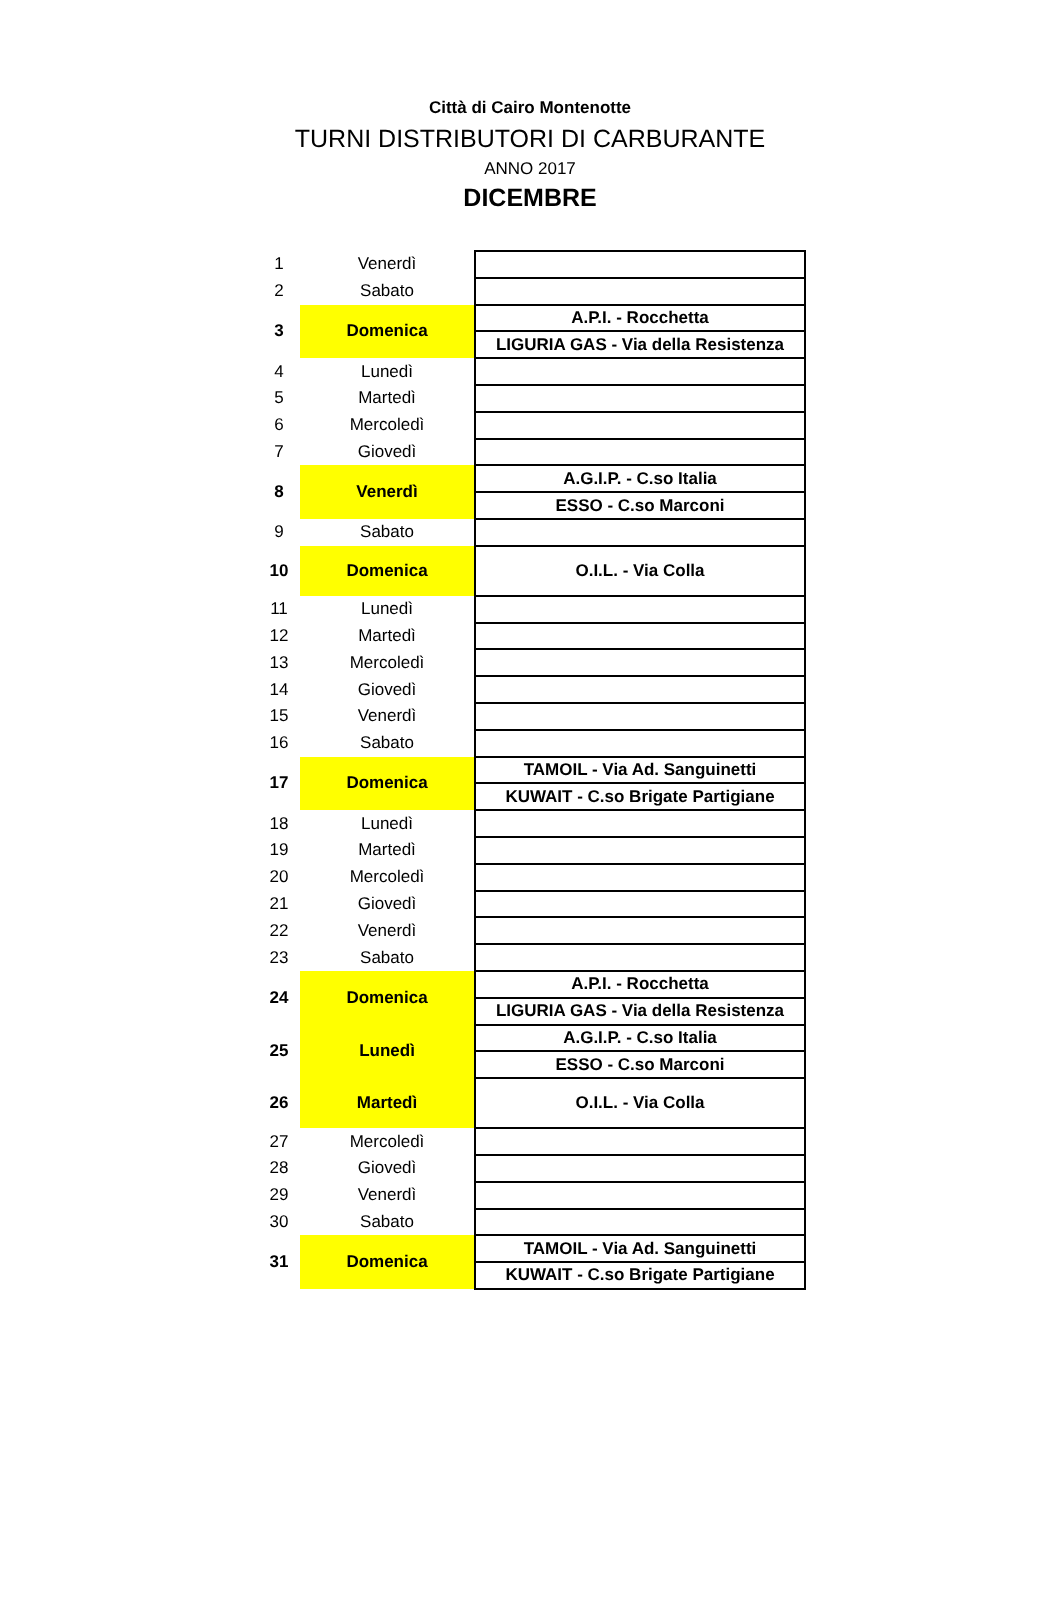Città di Cairo Montenotte
TURNI DISTRIBUTORI DI CARBURANTE
ANNO 2017
DICEMBRE
| 1 | Venerdì | |
| 2 | Sabato | |
| 3 | Domenica | A.P.I. - Rocchetta |
| | | LIGURIA GAS - Via della Resistenza |
| 4 | Lunedì | |
| 5 | Martedì | |
| 6 | Mercoledì | |
| 7 | Giovedì | |
| 8 | Venerdì | A.G.I.P. - C.so Italia |
| | | ESSO - C.so Marconi |
| 9 | Sabato | |
| 10 | Domenica | O.I.L. - Via Colla |
| 11 | Lunedì | |
| 12 | Martedì | |
| 13 | Mercoledì | |
| 14 | Giovedì | |
| 15 | Venerdì | |
| 16 | Sabato | |
| 17 | Domenica | TAMOIL - Via Ad. Sanguinetti |
| | | KUWAIT - C.so Brigate Partigiane |
| 18 | Lunedì | |
| 19 | Martedì | |
| 20 | Mercoledì | |
| 21 | Giovedì | |
| 22 | Venerdì | |
| 23 | Sabato | |
| 24 | Domenica | A.P.I. - Rocchetta |
| | | LIGURIA GAS - Via della Resistenza |
| 25 | Lunedì | A.G.I.P. - C.so Italia |
| | | ESSO - C.so Marconi |
| 26 | Martedì | O.I.L. - Via Colla |
| 27 | Mercoledì | |
| 28 | Giovedì | |
| 29 | Venerdì | |
| 30 | Sabato | |
| 31 | Domenica | TAMOIL - Via Ad. Sanguinetti |
| | | KUWAIT - C.so Brigate Partigiane |